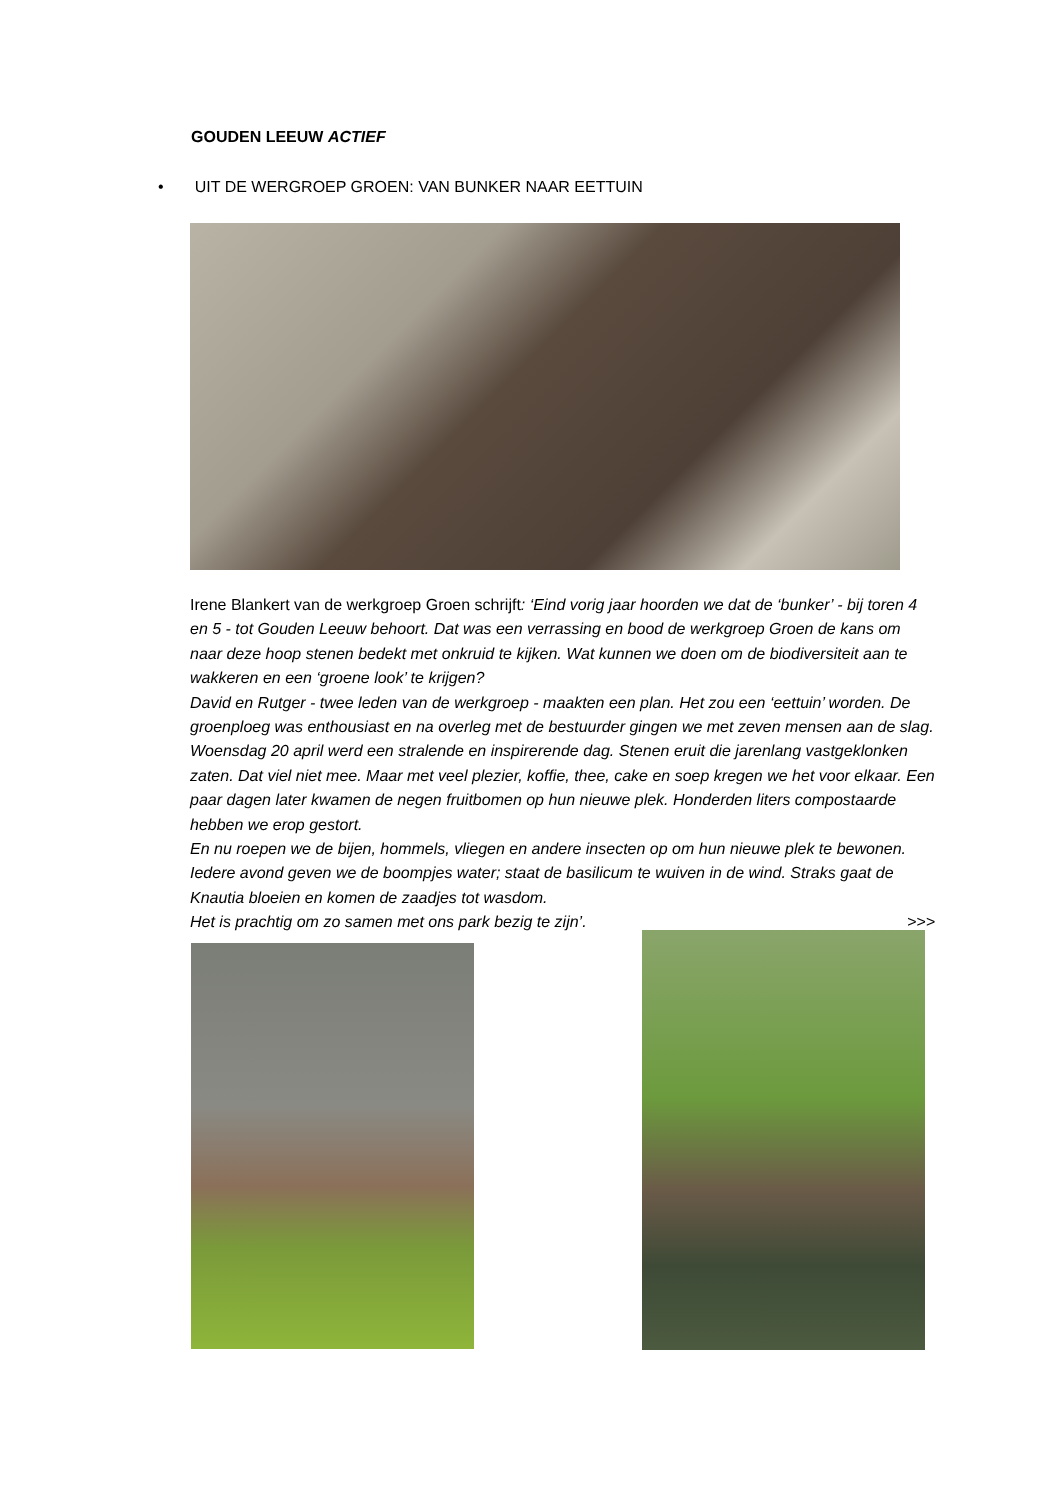GOUDEN LEEUW ACTIEF
• UIT DE WERGROEP GROEN: VAN BUNKER NAAR EETTUIN
Irene Blankert van de werkgroep Groen schrijft: ‘Eind vorig jaar hoorden we dat de ‘bunker’ - bij toren 4 en 5 - tot Gouden Leeuw behoort. Dat was een verrassing en bood de werkgroep Groen de kans om naar deze hoop stenen bedekt met onkruid te kijken. Wat kunnen we doen om de biodiversiteit aan te wakkeren en een ‘groene look’ te krijgen?
David en Rutger - twee leden van de werkgroep - maakten een plan. Het zou een ‘eettuin’ worden. De groenploeg was enthousiast en na overleg met de bestuurder gingen we met zeven mensen aan de slag. Woensdag 20 april werd een stralende en inspirerende dag. Stenen eruit die jarenlang vastgeklonken zaten. Dat viel niet mee. Maar met veel plezier, koffie, thee, cake en soep kregen we het voor elkaar. Een paar dagen later kwamen de negen fruitbomen op hun nieuwe plek. Honderden liters compostaarde hebben we erop gestort.
En nu roepen we de bijen, hommels, vliegen en andere insecten op om hun nieuwe plek te bewonen. Iedere avond geven we de boompjes water; staat de basilicum te wuiven in de wind. Straks gaat de Knautia bloeien en komen de zaadjes tot wasdom.
Het is prachtig om zo samen met ons park bezig te zijn’. >>>